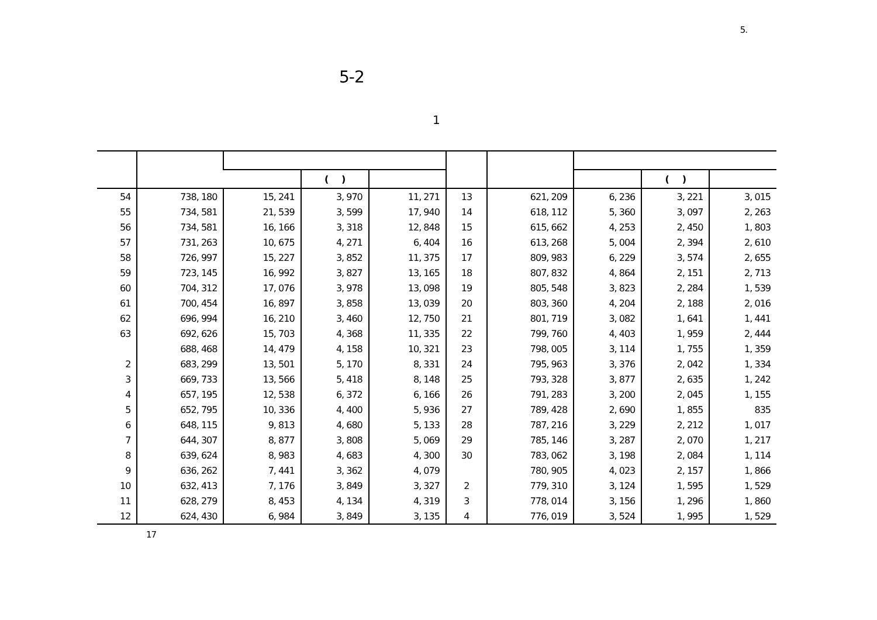5.
5-2
1
| | | | ( ) | | | | | ( ) | |
| --- | --- | --- | --- | --- | --- | --- | --- | --- | --- |
| 54 | 738, 180 | 15, 241 | 3, 970 | 11, 271 | 13 | 621, 209 | 6, 236 | 3, 221 | 3, 015 |
| 55 | 734, 581 | 21, 539 | 3, 599 | 17, 940 | 14 | 618, 112 | 5, 360 | 3, 097 | 2, 263 |
| 56 | 734, 581 | 16, 166 | 3, 318 | 12, 848 | 15 | 615, 662 | 4, 253 | 2, 450 | 1, 803 |
| 57 | 731, 263 | 10, 675 | 4, 271 | 6, 404 | 16 | 613, 268 | 5, 004 | 2, 394 | 2, 610 |
| 58 | 726, 997 | 15, 227 | 3, 852 | 11, 375 | 17 | 809, 983 | 6, 229 | 3, 574 | 2, 655 |
| 59 | 723, 145 | 16, 992 | 3, 827 | 13, 165 | 18 | 807, 832 | 4, 864 | 2, 151 | 2, 713 |
| 60 | 704, 312 | 17, 076 | 3, 978 | 13, 098 | 19 | 805, 548 | 3, 823 | 2, 284 | 1, 539 |
| 61 | 700, 454 | 16, 897 | 3, 858 | 13, 039 | 20 | 803, 360 | 4, 204 | 2, 188 | 2, 016 |
| 62 | 696, 994 | 16, 210 | 3, 460 | 12, 750 | 21 | 801, 719 | 3, 082 | 1, 641 | 1, 441 |
| 63 | 692, 626 | 15, 703 | 4, 368 | 11, 335 | 22 | 799, 760 | 4, 403 | 1, 959 | 2, 444 |
| | 688, 468 | 14, 479 | 4, 158 | 10, 321 | 23 | 798, 005 | 3, 114 | 1, 755 | 1, 359 |
| 2 | 683, 299 | 13, 501 | 5, 170 | 8, 331 | 24 | 795, 963 | 3, 376 | 2, 042 | 1, 334 |
| 3 | 669, 733 | 13, 566 | 5, 418 | 8, 148 | 25 | 793, 328 | 3, 877 | 2, 635 | 1, 242 |
| 4 | 657, 195 | 12, 538 | 6, 372 | 6, 166 | 26 | 791, 283 | 3, 200 | 2, 045 | 1, 155 |
| 5 | 652, 795 | 10, 336 | 4, 400 | 5, 936 | 27 | 789, 428 | 2, 690 | 1, 855 | 835 |
| 6 | 648, 115 | 9, 813 | 4, 680 | 5, 133 | 28 | 787, 216 | 3, 229 | 2, 212 | 1, 017 |
| 7 | 644, 307 | 8, 877 | 3, 808 | 5, 069 | 29 | 785, 146 | 3, 287 | 2, 070 | 1, 217 |
| 8 | 639, 624 | 8, 983 | 4, 683 | 4, 300 | 30 | 783, 062 | 3, 198 | 2, 084 | 1, 114 |
| 9 | 636, 262 | 7, 441 | 3, 362 | 4, 079 | | 780, 905 | 4, 023 | 2, 157 | 1, 866 |
| 10 | 632, 413 | 7, 176 | 3, 849 | 3, 327 | 2 | 779, 310 | 3, 124 | 1, 595 | 1, 529 |
| 11 | 628, 279 | 8, 453 | 4, 134 | 4, 319 | 3 | 778, 014 | 3, 156 | 1, 296 | 1, 860 |
| 12 | 624, 430 | 6, 984 | 3, 849 | 3, 135 | 4 | 776, 019 | 3, 524 | 1, 995 | 1, 529 |
17